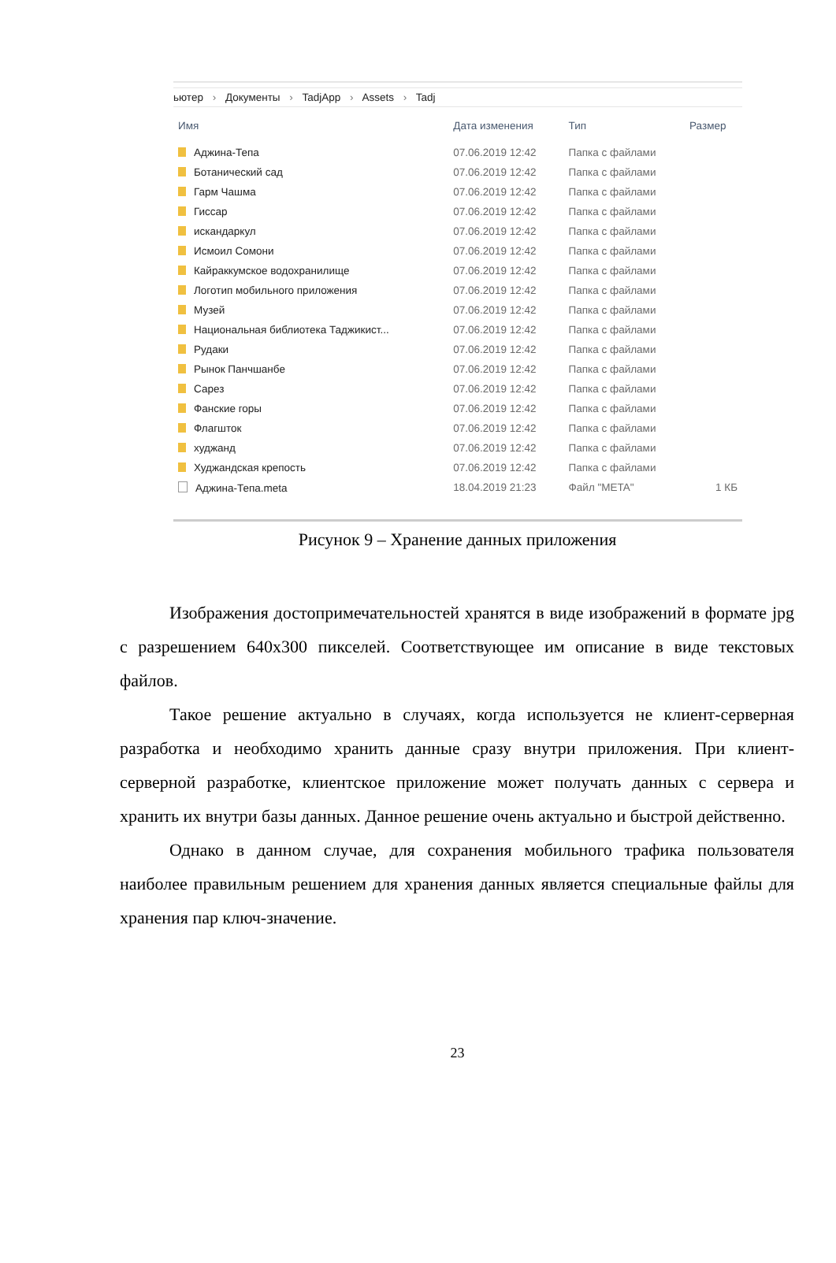ьютер › Документы › TadjApp › Assets › Tadj
| Имя | Дата изменения | Тип | Размер |
| --- | --- | --- | --- |
| Аджина-Тепа | 07.06.2019 12:42 | Папка с файлами | |
| Ботанический сад | 07.06.2019 12:42 | Папка с файлами | |
| Гарм Чашма | 07.06.2019 12:42 | Папка с файлами | |
| Гиссар | 07.06.2019 12:42 | Папка с файлами | |
| искандаркул | 07.06.2019 12:42 | Папка с файлами | |
| Исмоил Сомони | 07.06.2019 12:42 | Папка с файлами | |
| Кайраккумское водохранилище | 07.06.2019 12:42 | Папка с файлами | |
| Логотип мобильного приложения | 07.06.2019 12:42 | Папка с файлами | |
| Музей | 07.06.2019 12:42 | Папка с файлами | |
| Национальная библиотека Таджикист... | 07.06.2019 12:42 | Папка с файлами | |
| Рудаки | 07.06.2019 12:42 | Папка с файлами | |
| Рынок Панчшанбе | 07.06.2019 12:42 | Папка с файлами | |
| Сарез | 07.06.2019 12:42 | Папка с файлами | |
| Фанские горы | 07.06.2019 12:42 | Папка с файлами | |
| Флагшток | 07.06.2019 12:42 | Папка с файлами | |
| худжанд | 07.06.2019 12:42 | Папка с файлами | |
| Худжандская крепость | 07.06.2019 12:42 | Папка с файлами | |
| Аджина-Тепа.meta | 18.04.2019 21:23 | Файл "META" | 1 КБ |
Рисунок 9 – Хранение данных приложения
Изображения достопримечательностей хранятся в виде изображений в формате jpg с разрешением 640x300 пикселей. Соответствующее им описание в виде текстовых файлов.
Такое решение актуально в случаях, когда используется не клиент-серверная разработка и необходимо хранить данные сразу внутри приложения. При клиент-серверной разработке, клиентское приложение может получать данных с сервера и хранить их внутри базы данных. Данное решение очень актуально и быстрой действенно.
Однако в данном случае, для сохранения мобильного трафика пользователя наиболее правильным решением для хранения данных является специальные файлы для хранения пар ключ-значение.
23